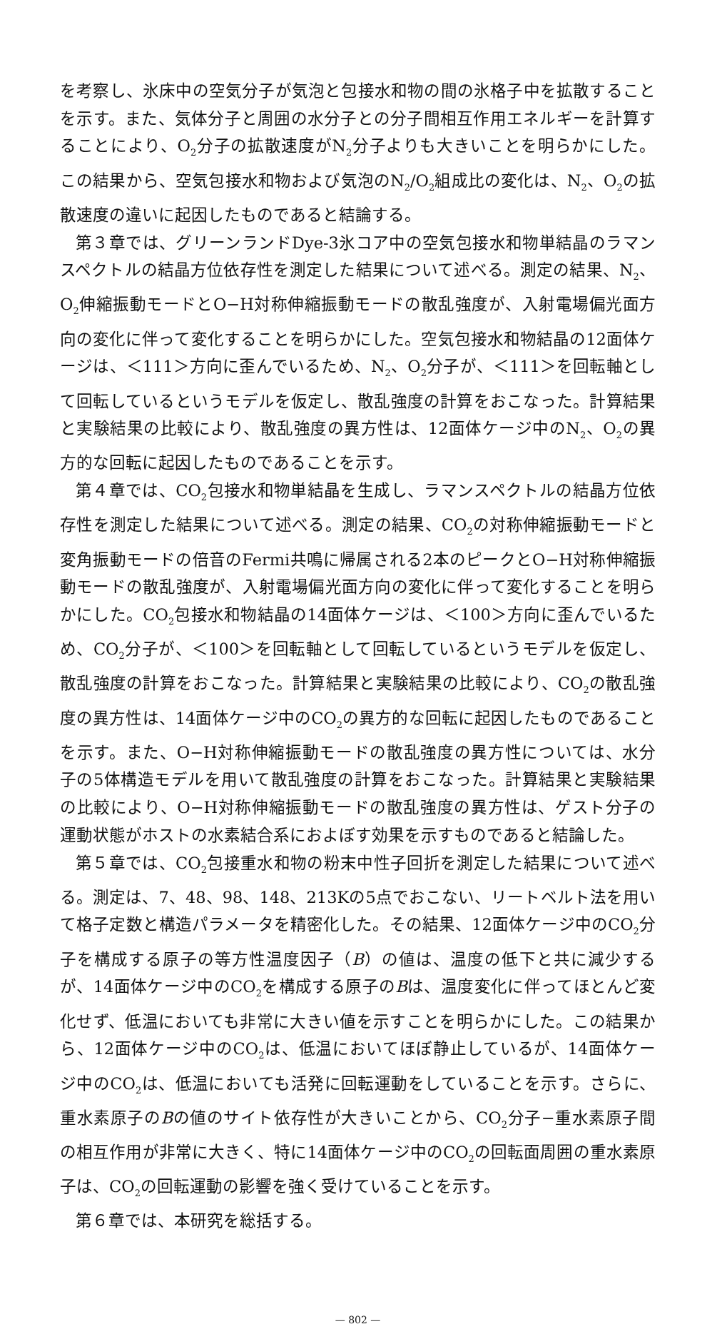を考察し、氷床中の空気分子が気泡と包接水和物の間の氷格子中を拡散することを示す。また、気体分子と周囲の水分子との分子間相互作用エネルギーを計算することにより、O<sub>2</sub>分子の拡散速度がN<sub>2</sub>分子よりも大きいことを明らかにした。この結果から、空気包接水和物および気泡のN<sub>2</sub>/O<sub>2</sub>組成比の変化は、N<sub>2</sub>、O<sub>2</sub>の拡散速度の違いに起因したものであると結論する。
第３章では、グリーンランドDye-3氷コア中の空気包接水和物単結晶のラマンスペクトルの結晶方位依存性を測定した結果について述べる。測定の結果、N<sub>2</sub>、O<sub>2</sub>伸縮振動モードとO−H対称伸縮振動モードの散乱強度が、入射電場偏光面方向の変化に伴って変化することを明らかにした。空気包接水和物結晶の12面体ケージは、＜111＞方向に歪んでいるため、N<sub>2</sub>、O<sub>2</sub>分子が、＜111＞を回転軸として回転しているというモデルを仮定し、散乱強度の計算をおこなった。計算結果と実験結果の比較により、散乱強度の異方性は、12面体ケージ中のN<sub>2</sub>、O<sub>2</sub>の異方的な回転に起因したものであることを示す。
第４章では、CO<sub>2</sub>包接水和物単結晶を生成し、ラマンスペクトルの結晶方位依存性を測定した結果について述べる。測定の結果、CO<sub>2</sub>の対称伸縮振動モードと変角振動モードの倍音のFermi共鳴に帰属される2本のピークとO−H対称伸縮振動モードの散乱強度が、入射電場偏光面方向の変化に伴って変化することを明らかにした。CO<sub>2</sub>包接水和物結晶の14面体ケージは、＜100＞方向に歪んでいるため、CO<sub>2</sub>分子が、＜100＞を回転軸として回転しているというモデルを仮定し、散乱強度の計算をおこなった。計算結果と実験結果の比較により、CO<sub>2</sub>の散乱強度の異方性は、14面体ケージ中のCO<sub>2</sub>の異方的な回転に起因したものであることを示す。また、O−H対称伸縮振動モードの散乱強度の異方性については、水分子の5体構造モデルを用いて散乱強度の計算をおこなった。計算結果と実験結果の比較により、O−H対称伸縮振動モードの散乱強度の異方性は、ゲスト分子の運動状態がホストの水素結合系におよぼす効果を示すものであると結論した。
第５章では、CO<sub>2</sub>包接重水和物の粉末中性子回折を測定した結果について述べる。測定は、7、48、98、148、213Kの5点でおこない、リートベルト法を用いて格子定数と構造パラメータを精密化した。その結果、12面体ケージ中のCO<sub>2</sub>分子を構成する原子の等方性温度因子（B）の値は、温度の低下と共に減少するが、14面体ケージ中のCO<sub>2</sub>を構成する原子のBは、温度変化に伴ってほとんど変化せず、低温においても非常に大きい値を示すことを明らかにした。この結果から、12面体ケージ中のCO<sub>2</sub>は、低温においてほぼ静止しているが、14面体ケージ中のCO<sub>2</sub>は、低温においても活発に回転運動をしていることを示す。さらに、重水素原子のBの値のサイト依存性が大きいことから、CO<sub>2</sub>分子−重水素原子間の相互作用が非常に大きく、特に14面体ケージ中のCO<sub>2</sub>の回転面周囲の重水素原子は、CO<sub>2</sub>の回転運動の影響を強く受けていることを示す。
第６章では、本研究を総括する。
— 802 —